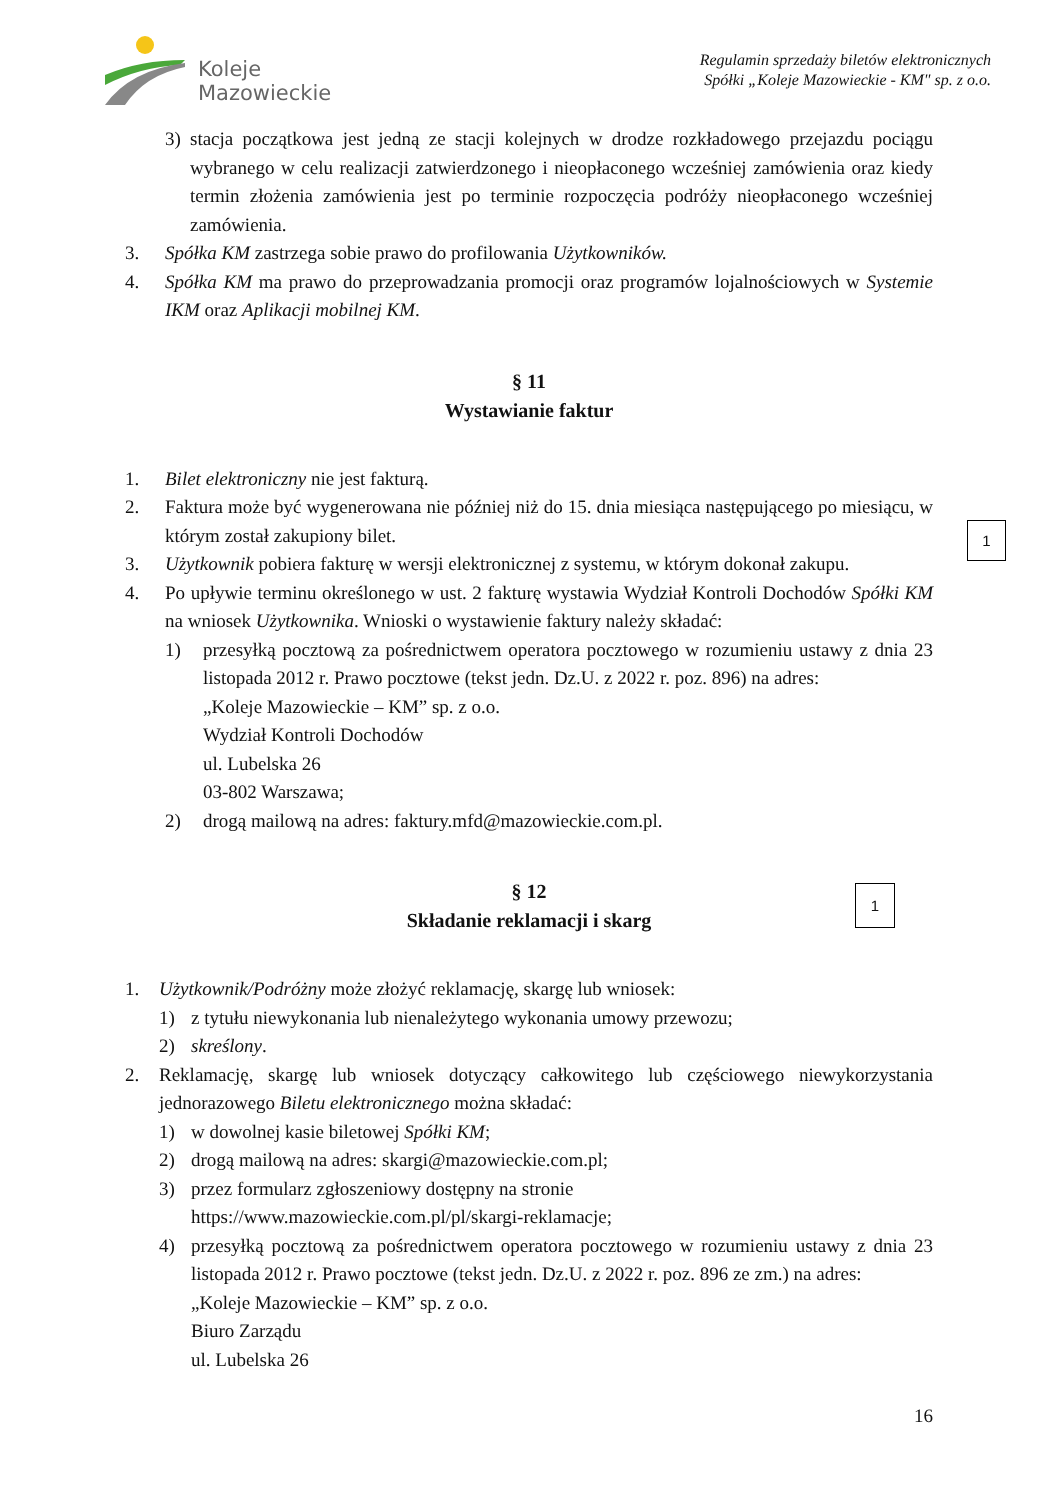Koleje
Mazowieckie
Regulamin sprzedaży biletów elektronicznych
Spółki „Koleje Mazowieckie - KM" sp. z o.o.
3) stacja początkowa jest jedną ze stacji kolejnych w drodze rozkładowego przejazdu pociągu wybranego w celu realizacji zatwierdzonego i nieopłaconego wcześniej zamówienia oraz kiedy termin złożenia zamówienia jest po terminie rozpoczęcia podróży nieopłaconego wcześniej zamówienia.
3. Spółka KM zastrzega sobie prawo do profilowania Użytkowników.
4. Spółka KM ma prawo do przeprowadzania promocji oraz programów lojalnościowych w Systemie IKM oraz Aplikacji mobilnej KM.
§ 11
Wystawianie faktur
1. Bilet elektroniczny nie jest fakturą.
2. Faktura może być wygenerowana nie później niż do 15. dnia miesiąca następującego po miesiącu, w którym został zakupiony bilet.
3. Użytkownik pobiera fakturę w wersji elektronicznej z systemu, w którym dokonał zakupu.
4. Po upływie terminu określonego w ust. 2 fakturę wystawia Wydział Kontroli Dochodów Spółki KM na wniosek Użytkownika. Wnioski o wystawienie faktury należy składać:
1) przesyłką pocztową za pośrednictwem operatora pocztowego w rozumieniu ustawy z dnia 23 listopada 2012 r. Prawo pocztowe (tekst jedn. Dz.U. z 2022 r. poz. 896) na adres:
„Koleje Mazowieckie – KM” sp. z o.o.
Wydział Kontroli Dochodów
ul. Lubelska 26
03-802 Warszawa;
2) drogą mailową na adres: faktury.mfd@mazowieckie.com.pl.
§ 12
Składanie reklamacji i skarg
1. Użytkownik/Podróżny może złożyć reklamację, skargę lub wniosek:
1) z tytułu niewykonania lub nienależytego wykonania umowy przewozu;
2) skreślony.
2. Reklamację, skargę lub wniosek dotyczący całkowitego lub częściowego niewykorzystania jednorazowego Biletu elektronicznego można składać:
1) w dowolnej kasie biletowej Spółki KM;
2) drogą mailową na adres: skargi@mazowieckie.com.pl;
3) przez formularz zgłoszeniowy dostępny na stronie
https://www.mazowieckie.com.pl/pl/skargi-reklamacje;
4) przesyłką pocztową za pośrednictwem operatora pocztowego w rozumieniu ustawy z dnia 23 listopada 2012 r. Prawo pocztowe (tekst jedn. Dz.U. z 2022 r. poz. 896 ze zm.) na adres:
„Koleje Mazowieckie – KM” sp. z o.o.
Biuro Zarządu
ul. Lubelska 26
16
1
1